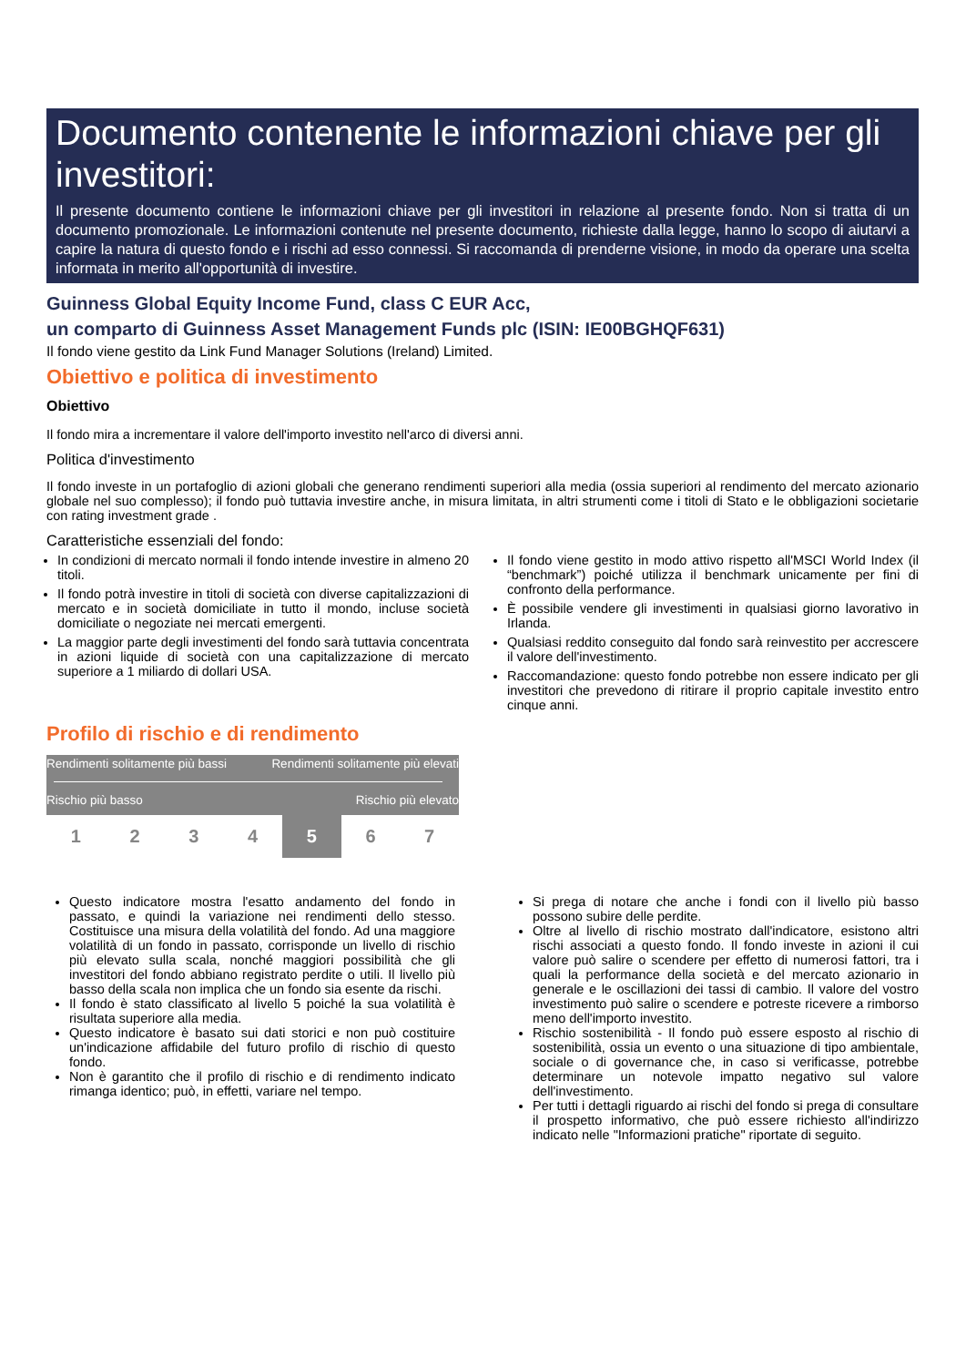Documento contenente le informazioni chiave per gli investitori:
Il presente documento contiene le informazioni chiave per gli investitori in relazione al presente fondo. Non si tratta di un documento promozionale. Le informazioni contenute nel presente documento, richieste dalla legge, hanno lo scopo di aiutarvi a capire la natura di questo fondo e i rischi ad esso connessi. Si raccomanda di prenderne visione, in modo da operare una scelta informata in merito all'opportunità di investire.
Guinness Global Equity Income Fund, class C EUR Acc,
un comparto di Guinness Asset Management Funds plc (ISIN: IE00BGHQF631)
Il fondo viene gestito da Link Fund Manager Solutions (Ireland) Limited.
Obiettivo e politica di investimento
Obiettivo
Il fondo mira a incrementare il valore dell'importo investito nell'arco di diversi anni.
Politica d'investimento
Il fondo investe in un portafoglio di azioni globali che generano rendimenti superiori alla media (ossia superiori al rendimento del mercato azionario globale nel suo complesso); il fondo può tuttavia investire anche, in misura limitata, in altri strumenti come i titoli di Stato e le obbligazioni societarie con rating investment grade .
Caratteristiche essenziali del fondo:
In condizioni di mercato normali il fondo intende investire in almeno 20 titoli.
Il fondo potrà investire in titoli di società con diverse capitalizzazioni di mercato e in società domiciliate in tutto il mondo, incluse società domiciliate o negoziate nei mercati emergenti.
La maggior parte degli investimenti del fondo sarà tuttavia concentrata in azioni liquide di società con una capitalizzazione di mercato superiore a 1 miliardo di dollari USA.
Il fondo viene gestito in modo attivo rispetto all'MSCI World Index (il “benchmark”) poiché utilizza il benchmark unicamente per fini di confronto della performance.
È possibile vendere gli investimenti in qualsiasi giorno lavorativo in Irlanda.
Qualsiasi reddito conseguito dal fondo sarà reinvestito per accrescere il valore dell'investimento.
Raccomandazione: questo fondo potrebbe non essere indicato per gli investitori che prevedono di ritirare il proprio capitale investito entro cinque anni.
Profilo di rischio e di rendimento
Rendimenti solitamente più bassi Rendimenti solitamente più elevati
Rischio più basso Rischio più elevato
1 2 3 4 5 6 7
Questo indicatore mostra l'esatto andamento del fondo in passato, e quindi la variazione nei rendimenti dello stesso. Costituisce una misura della volatilità del fondo. Ad una maggiore volatilità di un fondo in passato, corrisponde un livello di rischio più elevato sulla scala, nonché maggiori possibilità che gli investitori del fondo abbiano registrato perdite o utili. Il livello più basso della scala non implica che un fondo sia esente da rischi.
Il fondo è stato classificato al livello 5 poiché la sua volatilità è risultata superiore alla media.
Questo indicatore è basato sui dati storici e non può costituire un'indicazione affidabile del futuro profilo di rischio di questo fondo.
Non è garantito che il profilo di rischio e di rendimento indicato rimanga identico; può, in effetti, variare nel tempo.
Si prega di notare che anche i fondi con il livello più basso possono subire delle perdite.
Oltre al livello di rischio mostrato dall'indicatore, esistono altri rischi associati a questo fondo. Il fondo investe in azioni il cui valore può salire o scendere per effetto di numerosi fattori, tra i quali la performance della società e del mercato azionario in generale e le oscillazioni dei tassi di cambio. Il valore del vostro investimento può salire o scendere e potreste ricevere a rimborso meno dell'importo investito.
Rischio sostenibilità - Il fondo può essere esposto al rischio di sostenibilità, ossia un evento o una situazione di tipo ambientale, sociale o di governance che, in caso si verificasse, potrebbe determinare un notevole impatto negativo sul valore dell'investimento.
Per tutti i dettagli riguardo ai rischi del fondo si prega di consultare il prospetto informativo, che può essere richiesto all'indirizzo indicato nelle "Informazioni pratiche" riportate di seguito.